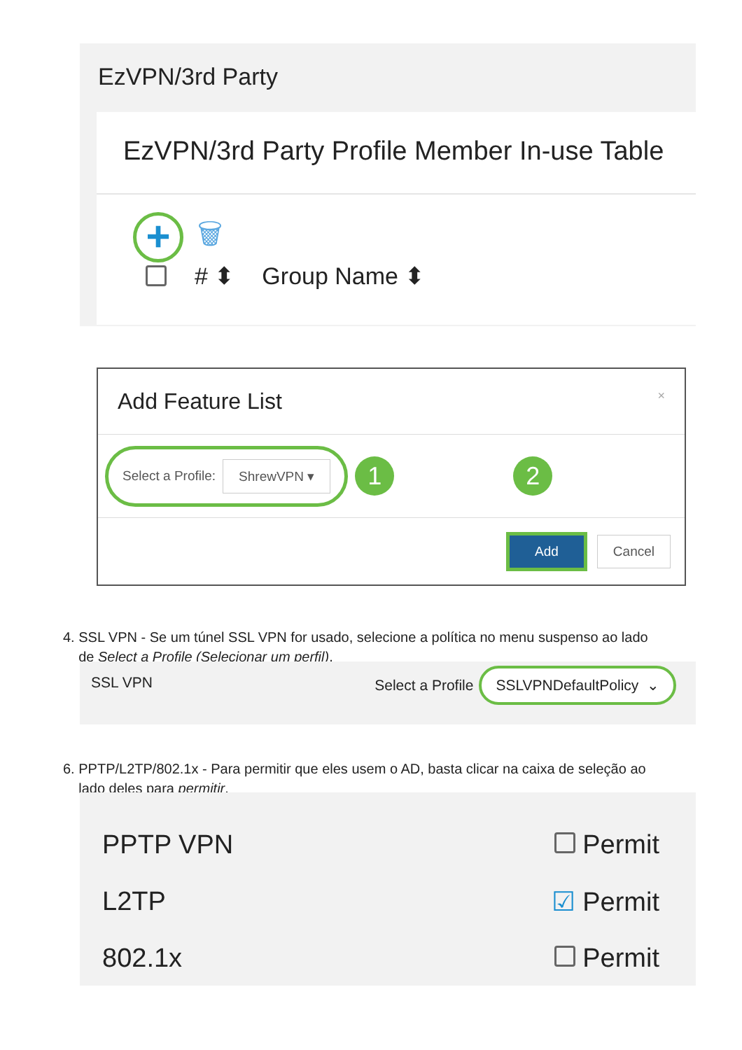EzVPN/3rd Party
EzVPN/3rd Party Profile Member In-use Table
+
🗑
# ⬍ Group Name ⬍
Add Feature List ×
Select a Profile: ShrewVPN ▾
1 2
Add Cancel
4. SSL VPN - Se um túnel SSL VPN for usado, selecione a política no menu suspenso ao lado
de Select a Profile (Selecionar um perfil).
SSL VPN
Select a Profile SSLVPNDefaultPolicy ⌄
6. PPTP/L2TP/802.1x - Para permitir que eles usem o AD, basta clicar na caixa de seleção ao
lado deles para permitir.
PPTP VPN Permit
L2TP ☑ Permit
802.1x Permit